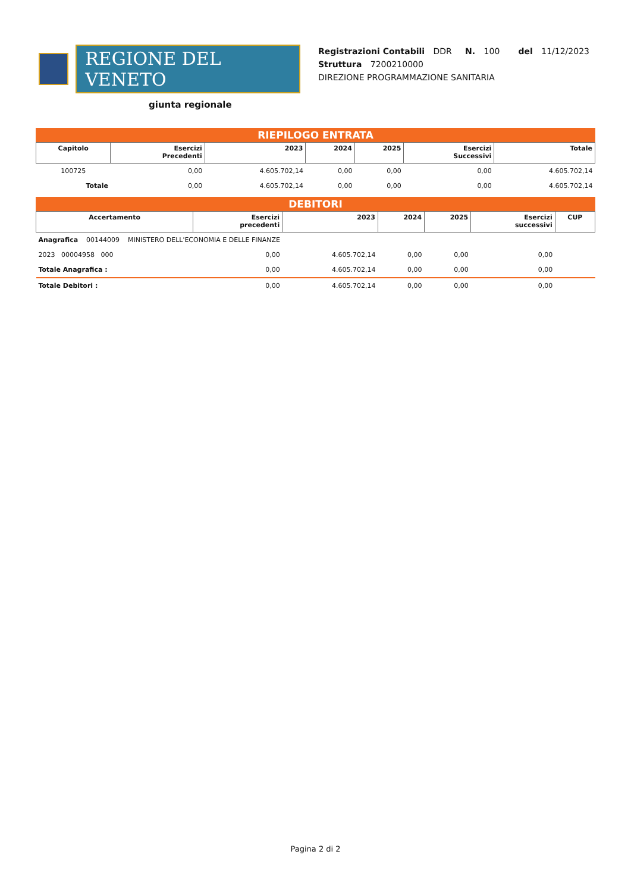REGIONE DEL VENETO
giunta regionale
Registrazioni Contabili DDR N. 100 del 11/12/2023
Struttura 7200210000
DIREZIONE PROGRAMMAZIONE SANITARIA
RIEPILOGO ENTRATA
| Capitolo | Esercizi Precedenti | 2023 | 2024 | 2025 | Esercizi Successivi | Totale |
| --- | --- | --- | --- | --- | --- | --- |
| 100725 | 0,00 | 4.605.702,14 | 0,00 | 0,00 | 0,00 | 4.605.702,14 |
| Totale | 0,00 | 4.605.702,14 | 0,00 | 0,00 | 0,00 | 4.605.702,14 |
DEBITORI
| Accertamento | Esercizi precedenti | 2023 | 2024 | 2025 | Esercizi successivi | CUP |
| --- | --- | --- | --- | --- | --- | --- |
| Anagrafica 00144009 MINISTERO DELL'ECONOMIA E DELLE FINANZE | | | | | | |
| 2023 00004958 000 | 0,00 | 4.605.702,14 | 0,00 | 0,00 | 0,00 | |
| Totale Anagrafica : | 0,00 | 4.605.702,14 | 0,00 | 0,00 | 0,00 | |
| Totale Debitori : | 0,00 | 4.605.702,14 | 0,00 | 0,00 | 0,00 | |
Pagina 2 di 2